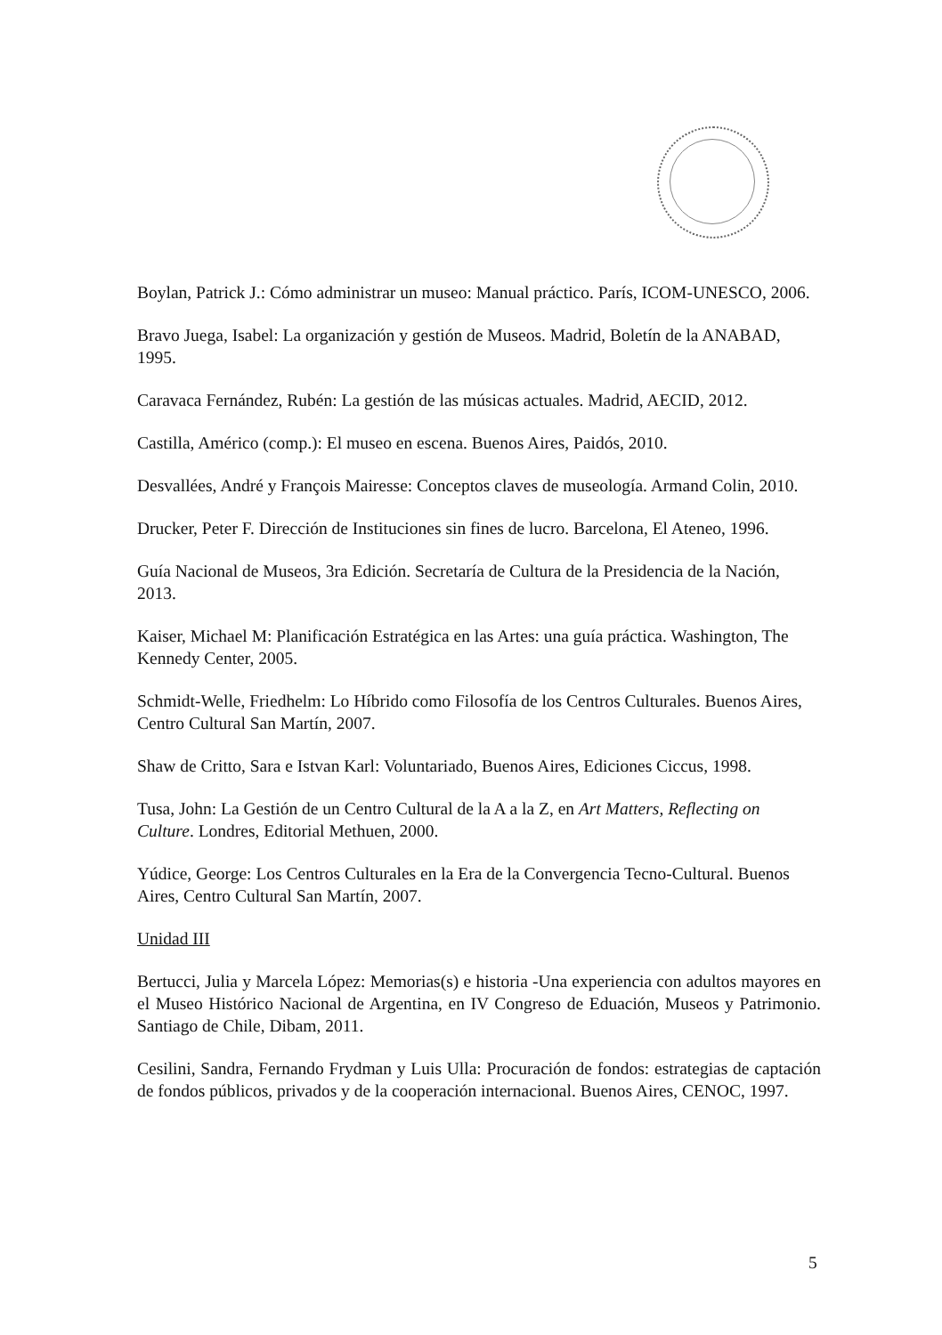Boylan, Patrick J.: Cómo administrar un museo: Manual práctico. París, ICOM-UNESCO, 2006.
Bravo Juega, Isabel: La organización y gestión de Museos. Madrid, Boletín de la ANABAD, 1995.
Caravaca Fernández, Rubén: La gestión de las músicas actuales. Madrid, AECID, 2012.
Castilla, Américo (comp.): El museo en escena. Buenos Aires, Paidós, 2010.
Desvallées, André y François Mairesse: Conceptos claves de museología. Armand Colin, 2010.
Drucker, Peter F. Dirección de Instituciones sin fines de lucro. Barcelona, El Ateneo, 1996.
Guía Nacional de Museos, 3ra Edición. Secretaría de Cultura de la Presidencia de la Nación, 2013.
Kaiser, Michael M: Planificación Estratégica en las Artes: una guía práctica. Washington, The Kennedy Center, 2005.
Schmidt-Welle, Friedhelm: Lo Híbrido como Filosofía de los Centros Culturales. Buenos Aires, Centro Cultural San Martín, 2007.
Shaw de Critto, Sara e Istvan Karl: Voluntariado, Buenos Aires, Ediciones Ciccus, 1998.
Tusa, John: La Gestión de un Centro Cultural de la A a la Z, en Art Matters, Reflecting on Culture. Londres, Editorial Methuen, 2000.
Yúdice, George: Los Centros Culturales en la Era de la Convergencia Tecno-Cultural. Buenos Aires, Centro Cultural San Martín, 2007.
Unidad III
Bertucci, Julia y Marcela López: Memorias(s) e historia -Una experiencia con adultos mayores en el Museo Histórico Nacional de Argentina, en IV Congreso de Eduación, Museos y Patrimonio. Santiago de Chile, Dibam, 2011.
Cesilini, Sandra, Fernando Frydman y Luis Ulla: Procuración de fondos: estrategias de captación de fondos públicos, privados y de la cooperación internacional. Buenos Aires, CENOC, 1997.
5